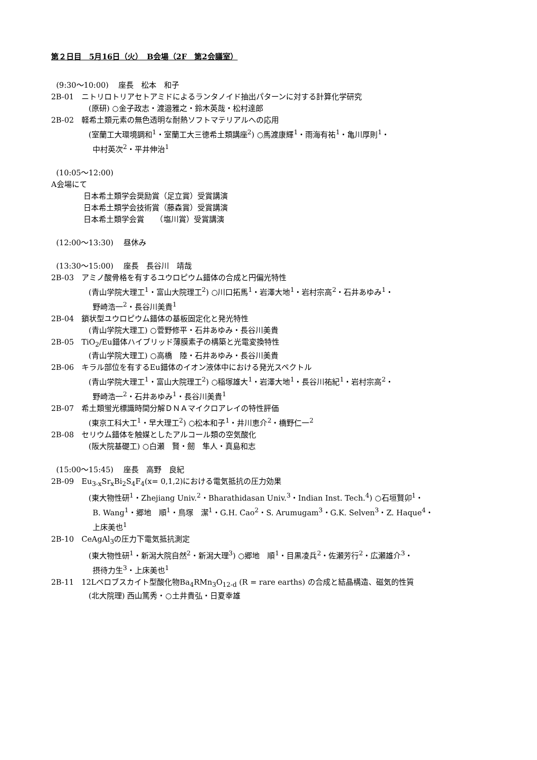第２日目　5月16日（火）　B会場（2F　第2会議室）
(9:30～10:00)　 座長　松本　和子
2B-01　ニトリロトリアセトアミドによるランタノイド抽出パターンに対する計算化学研究
(原研) ○金子政志・渡邉雅之・鈴木英哉・松村達郎
2B-02　軽希土類元素の無色透明な耐熱ソフトマテリアルへの応用
(室蘭工大環境調和<sup>1</sup>・室蘭工大三徳希土類講座<sup>2</sup>) ○馬渡康輝<sup>1</sup>・雨海有祐<sup>1</sup>・亀川厚則<sup>1</sup>・
中村英次<sup>2</sup>・平井伸治<sup>1</sup>
(10:05～12:00)
A会場にて
日本希土類学会奨励賞（足立賞）受賞講演
日本希土類学会技術賞（藤森賞）受賞講演
日本希土類学会賞　　（塩川賞）受賞講演
(12:00～13:30)　 昼休み
(13:30～15:00)　 座長　長谷川　靖哉
2B-03　アミノ酸骨格を有するユウロピウム錯体の合成と円偏光特性
(青山学院大理工<sup>1</sup>・富山大院理工<sup>2</sup>) ○川口拓馬<sup>1</sup>・岩澤大地<sup>1</sup>・岩村宗高<sup>2</sup>・石井あゆみ<sup>1</sup>・
野崎浩一<sup>2</sup>・長谷川美貴<sup>1</sup>
2B-04　鎖状型ユウロピウム錯体の基板固定化と発光特性
(青山学院大理工) ○菅野修平・石井あゆみ・長谷川美貴
2B-05　TiO<sub>2</sub>/Eu錯体ハイブリッド薄膜素子の構築と光電変換特性
(青山学院大理工) ○高橋　陸・石井あゆみ・長谷川美貴
2B-06　キラル部位を有するEu錯体のイオン液体中における発光スペクトル
(青山学院大理工<sup>1</sup>・富山大院理工<sup>2</sup>) ○稲塚雄大<sup>1</sup>・岩澤大地<sup>1</sup>・長谷川祐紀<sup>1</sup>・岩村宗高<sup>2</sup>・
野崎浩一<sup>2</sup>・石井あゆみ<sup>1</sup>・長谷川美貴<sup>1</sup>
2B-07　希土類蛍光標識時間分解ＤＮＡマイクロアレイの特性評価
(東京工科大工<sup>1</sup>・早大理工<sup>2</sup>) ○松本和子<sup>1</sup>・井川恵介<sup>2</sup>・橋野仁一<sup>2</sup>
2B-08　セリウム錯体を触媒としたアルコール類の空気酸化
(阪大院基礎工) ○白瀬　賢・劒　隼人・真島和志
(15:00～15:45)　 座長　高野　良紀
2B-09　Eu<sub>3-x</sub>Sr<sub>x</sub>Bi<sub>2</sub>S<sub>4</sub>F<sub>4</sub>(x= 0,1,2)における電気抵抗の圧力効果
(東大物性研<sup>1</sup>・Zhejiang Univ.<sup>2</sup>・Bharathidasan Univ.<sup>3</sup>・Indian Inst. Tech.<sup>4</sup>) ○石垣賢卯<sup>1</sup>・
B. Wang<sup>1</sup>・郷地　順<sup>1</sup>・鳥塚　潔<sup>1</sup>・G.H. Cao<sup>2</sup>・S. Arumugam<sup>3</sup>・G.K. Selven<sup>3</sup>・Z. Haque<sup>4</sup>・
上床美也<sup>1</sup>
2B-10　CeAgAl<sub>3</sub>の圧力下電気抵抗測定
(東大物性研<sup>1</sup>・新潟大院自然<sup>2</sup>・新潟大理<sup>3</sup>) ○郷地　順<sup>1</sup>・目黒凌兵<sup>2</sup>・佐瀬芳行<sup>2</sup>・広瀬雄介<sup>3</sup>・
摂待力生<sup>3</sup>・上床美也<sup>1</sup>
2B-11　12Lペロブスカイト型酸化物Ba<sub>4</sub>RMn<sub>3</sub>O<sub>12-d</sub> (R = rare earths) の合成と結晶構造、磁気的性質
(北大院理) 西山篤秀・○土井貴弘・日夏幸雄